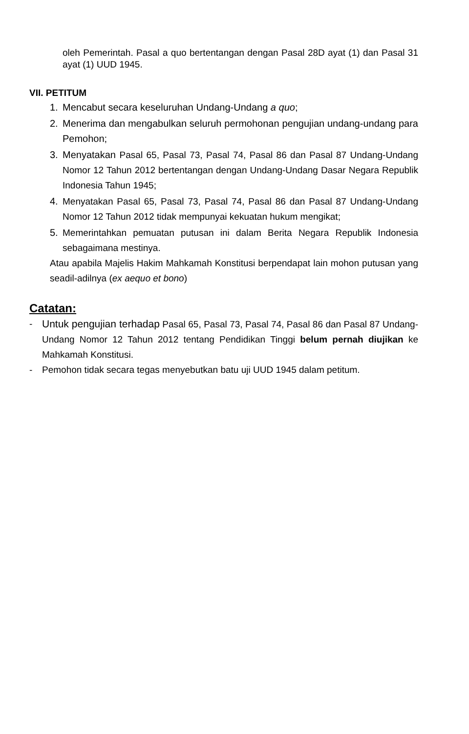oleh Pemerintah. Pasal a quo bertentangan dengan Pasal 28D ayat (1) dan Pasal 31 ayat (1) UUD 1945.
VII. PETITUM
1. Mencabut secara keseluruhan Undang-Undang a quo;
2. Menerima dan mengabulkan seluruh permohonan pengujian undang-undang para Pemohon;
3. Menyatakan Pasal 65, Pasal 73, Pasal 74, Pasal 86 dan Pasal 87 Undang-Undang Nomor 12 Tahun 2012 bertentangan dengan Undang-Undang Dasar Negara Republik Indonesia Tahun 1945;
4. Menyatakan Pasal 65, Pasal 73, Pasal 74, Pasal 86 dan Pasal 87 Undang-Undang Nomor 12 Tahun 2012 tidak mempunyai kekuatan hukum mengikat;
5. Memerintahkan pemuatan putusan ini dalam Berita Negara Republik Indonesia sebagaimana mestinya.
Atau apabila Majelis Hakim Mahkamah Konstitusi berpendapat lain mohon putusan yang seadil-adilnya (ex aequo et bono)
Catatan:
- Untuk pengujian terhadap Pasal 65, Pasal 73, Pasal 74, Pasal 86 dan Pasal 87 Undang-Undang Nomor 12 Tahun 2012 tentang Pendidikan Tinggi belum pernah diujikan ke Mahkamah Konstitusi.
- Pemohon tidak secara tegas menyebutkan batu uji UUD 1945 dalam petitum.